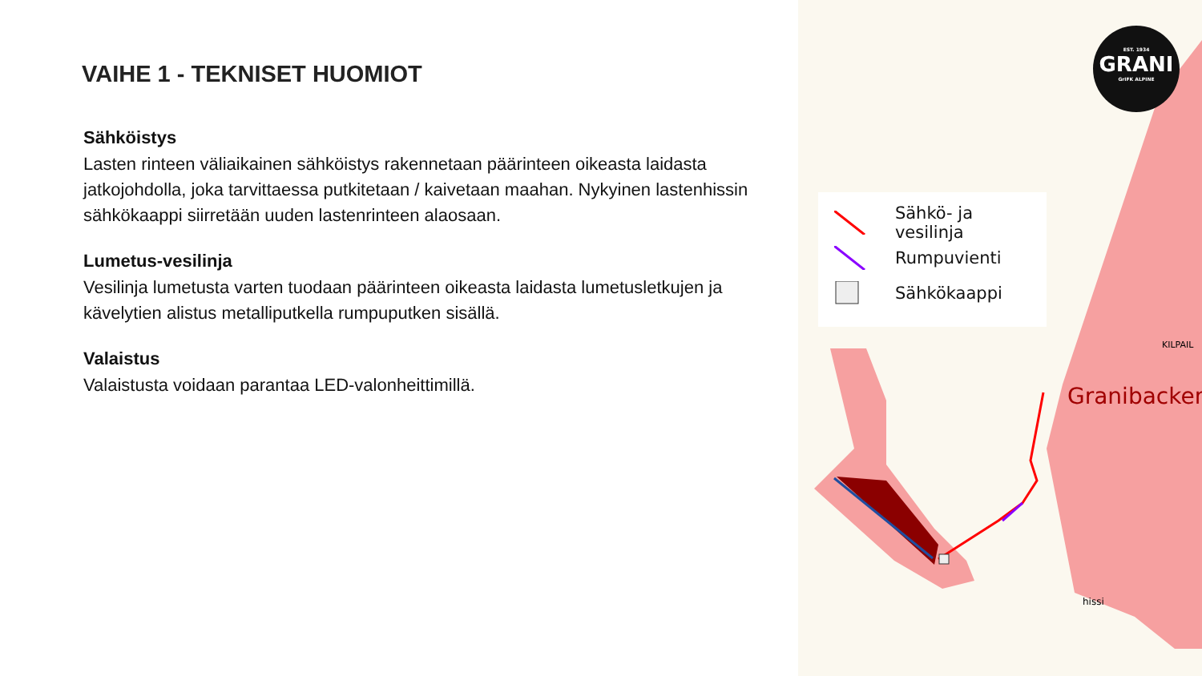VAIHE 1 - TEKNISET HUOMIOT
Sähköistys
Lasten rinteen väliaikainen sähköistys rakennetaan päärinteen oikeasta laidasta jatkojohdolla, joka tarvittaessa putkitetaan / kaivetaan maahan. Nykyinen lastenhissin sähkökaappi siirretään uuden lastenrinteen alaosaan.
Lumetus-vesilinja
Vesilinja lumetusta varten tuodaan päärinteen oikeasta laidasta lumetusletkujen ja kävelytien alistus metalliputkella rumpuputken sisällä.
Valaistus
Valaistusta voidaan parantaa LED-valonheittimillä.
Sähkö- ja vesilinja
Rumpuvienti
Sähkökaappi
KILPAIL
Granibacken
hissi
EST. 1934
GRANI
GrIFK ALPINE